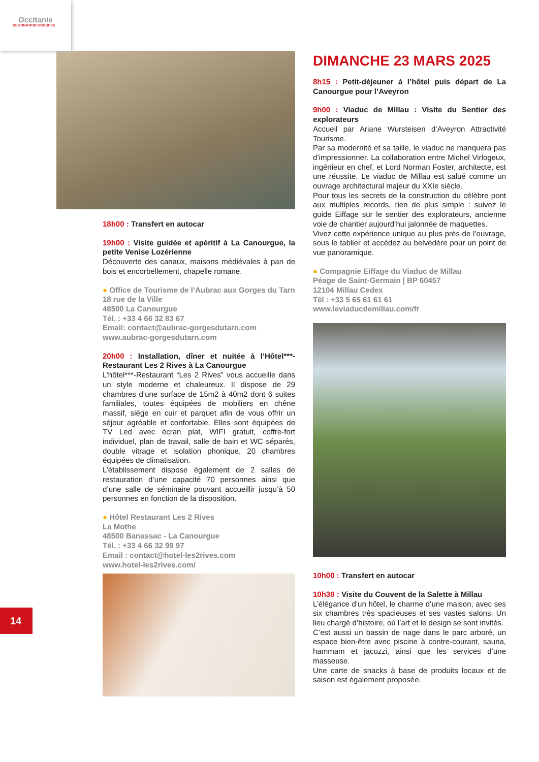Occitanie
DESTINATION GROUPES
18h00 : Transfert en autocar
19h00 : Visite guidée et apéritif à La Canourgue, la petite Venise Lozérienne
Découverte des canaux, maisons médiévales à pan de bois et encorbellement, chapelle romane.
● Office de Tourisme de l’Aubrac aux Gorges du Tarn
18 rue de la Ville
48500 La Canourgue
Tél. : +33 4 66 32 83 67
Email: contact@aubrac-gorgesdutarn.com
www.aubrac-gorgesdutarn.com
20h00 : Installation, dîner et nuitée à l’Hôtel***-Restaurant Les 2 Rives à La Canourgue
L’hôtel***-Restaurant “Les 2 Rives” vous accueille dans un style moderne et chaleureux. Il dispose de 29 chambres d’une surface de 15m2 à 40m2 dont 6 suites familiales, toutes équipées de mobiliers en chêne massif, siège en cuir et parquet afin de vous offrir un séjour agréable et confortable. Elles sont équipées de TV Led avec écran plat, WIFI gratuit, coffre-fort individuel, plan de travail, salle de bain et WC séparés, double vitrage et isolation phonique, 20 chambres équipées de climatisation.
L’établissement dispose également de 2 salles de restauration d’une capacité 70 personnes ainsi que d’une salle de séminaire pouvant accueillir jusqu’à 50 personnes en fonction de la disposition.
● Hôtel Restaurant Les 2 Rives
La Mothe
48500 Banassac - La Canourgue
Tél. : +33 4 66 32 99 97
Email : contact@hotel-les2rives.com
www.hotel-les2rives.com/
DIMANCHE 23 MARS 2025
8h15 : Petit-déjeuner à l’hôtel puis départ de La Canourgue pour l’Aveyron
9h00 : Viaduc de Millau : Visite du Sentier des explorateurs
Accueil par Ariane Wursteisen d’Aveyron Attractivité Tourisme.
Par sa modernité et sa taille, le viaduc ne manquera pas d’impressionner. La collaboration entre Michel Virlogeux, ingénieur en chef, et Lord Norman Foster, architecte, est une réussite. Le viaduc de Millau est salué comme un ouvrage architectural majeur du XXIe siècle.
Pour tous les secrets de la construction du célèbre pont aux multiples records, rien de plus simple : suivez le guide Eiffage sur le sentier des explorateurs, ancienne voie de chantier aujourd’hui jalonnée de maquettes.
Vivez cette expérience unique au plus près de l’ouvrage, sous le tablier et accédez au belvédère pour un point de vue panoramique.
● Compagnie Eiffage du Viaduc de Millau
Péage de Saint-Germain | BP 60457
12104 Millau Cedex
Tél : +33 5 65 61 61 61
www.leviaducdemillau.com/fr
10h00 : Transfert en autocar
10h30 : Visite du Couvent de la Salette à Millau
L’élégance d’un hôtel, le charme d’une maison, avec ses six chambres très spacieuses et ses vastes salons. Un lieu chargé d’histoire, où l’art et le design se sont invités.
C’est aussi un bassin de nage dans le parc arboré, un espace bien-être avec piscine à contre-courant, sauna, hammam et jacuzzi, ainsi que les services d’une masseuse.
Une carte de snacks à base de produits locaux et de saison est également proposée.
14